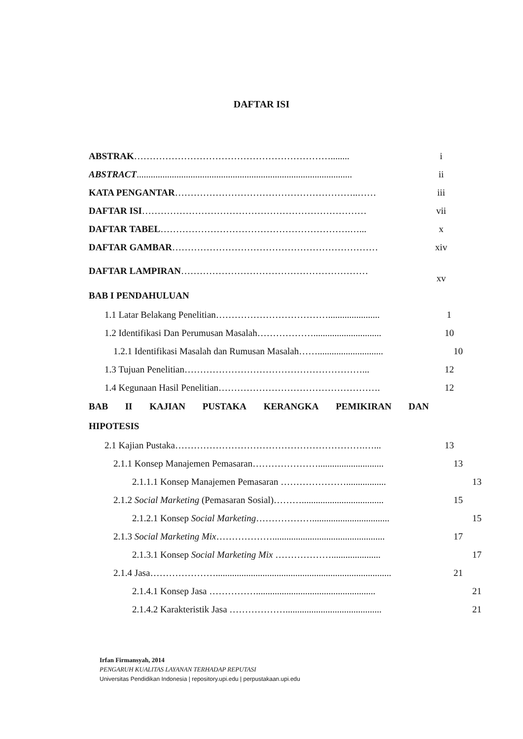DAFTAR ISI
ABSTRAK………………………………………………………........ i
ABSTRACT............................................................................................ ii
KATA PENGANTAR…………………………………………………..…… iii
DAFTAR ISI……………………………………………………………… vii
DAFTAR TABEL…………………………………………………….…... x
DAFTAR GAMBAR………………………………………………………… xiv
DAFTAR LAMPIRAN…………………………………………………… xv
BAB I PENDAHULUAN
1.1 Latar Belakang Penelitian………………………………...................... 1
1.2 Identifikasi Dan Perumusan Masalah………………............................. 10
1.2.1 Identifikasi Masalah dan Rumusan Masalah……............................ 10
1.3 Tujuan Penelitian…………………………………………………... 12
1.4 Kegunaan Hasil Penelitian……………………………………………. 12
BAB II KAJIAN PUSTAKA KERANGKA PEMIKIRAN DAN
HIPOTESIS
2.1 Kajian Pustaka…………………………………………………….…... 13
2.1.1 Konsep Manajemen Pemasaran…………………............................ 13
2.1.1.1 Konsep Manajemen Pemasaran …………………................. 13
2.1.2 Social Marketing (Pemasaran Sosial)………................................... 15
2.1.2.1 Konsep Social Marketing………………................................. 15
2.1.3 Social Marketing Mix………………................................................ 17
2.1.3.1 Konsep Social Marketing Mix ………………..................... 17
2.1.4 Jasa…………………........................................................................... 21
2.1.4.1 Konsep Jasa ……………................................................... 21
2.1.4.2 Karakteristik Jasa ………………......................................... 21
Irfan Firmansyah, 2014
PENGARUH KUALITAS LAYANAN TERHADAP REPUTASI
Universitas Pendidikan Indonesia | repository.upi.edu | perpustakaan.upi.edu